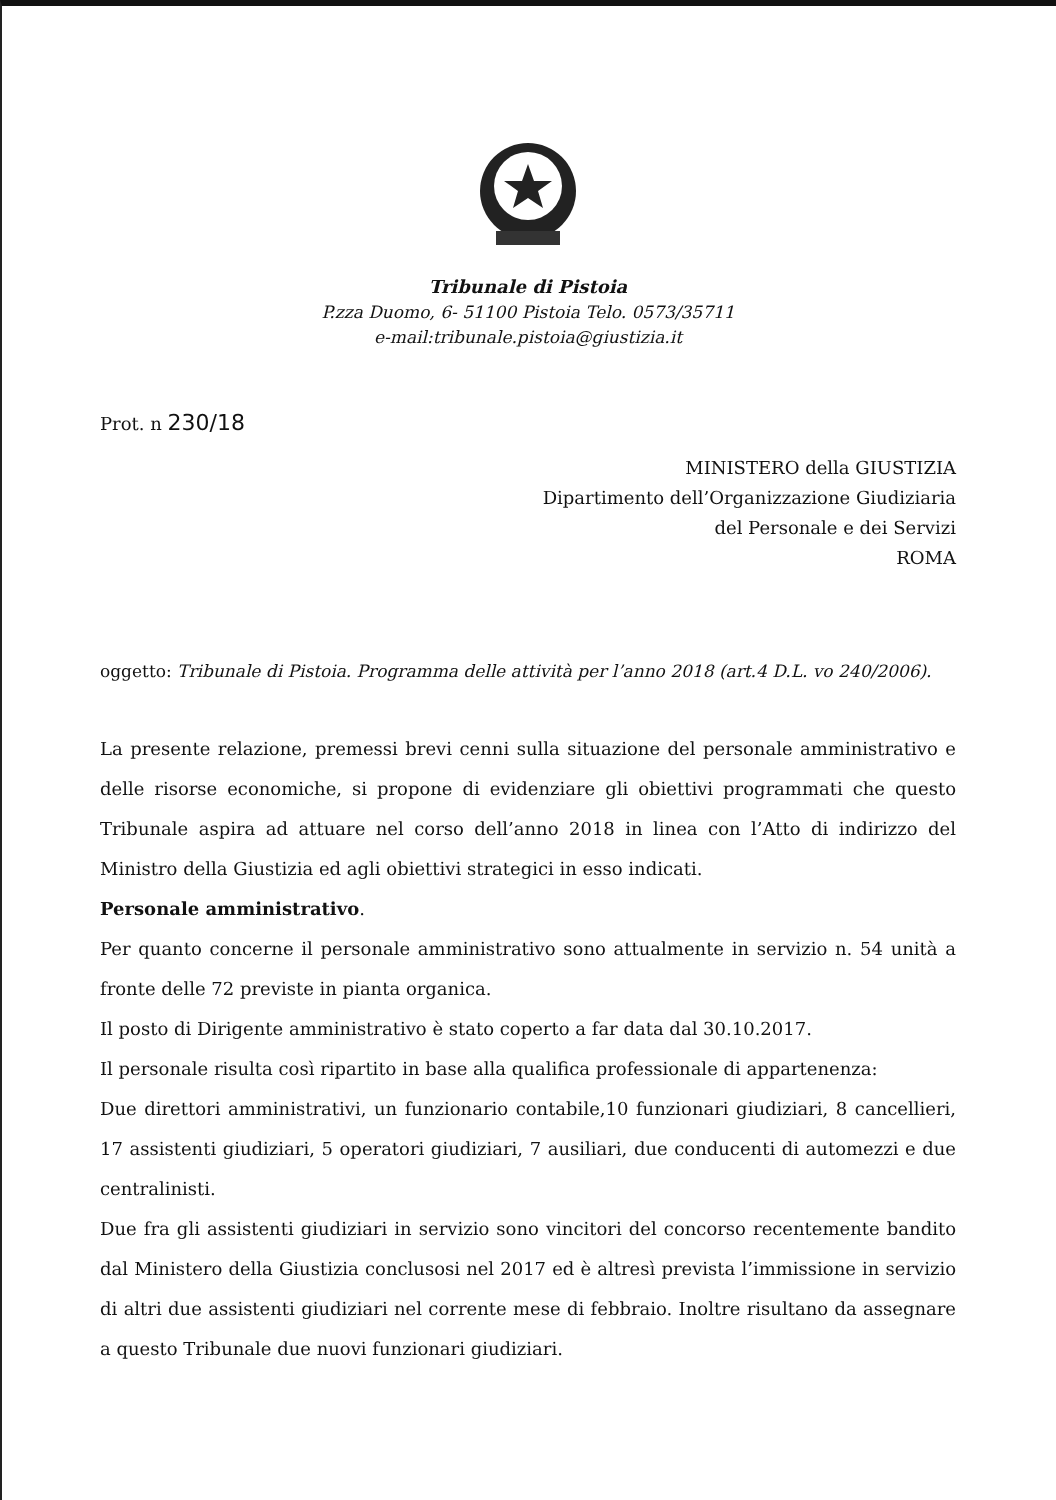Tribunale di Pistoia
P.zza Duomo, 6- 51100 Pistoia Telo. 0573/35711
e-mail:tribunale.pistoia@giustizia.it
Prot. n 230/18
MINISTERO della GIUSTIZIA
Dipartimento dell’Organizzazione Giudiziaria
del Personale e dei Servizi
ROMA
oggetto: Tribunale di Pistoia. Programma delle attività per l’anno 2018 (art.4 D.L. vo 240/2006).
La presente relazione, premessi brevi cenni sulla situazione del personale amministrativo e delle risorse economiche, si propone di evidenziare gli obiettivi programmati che questo Tribunale aspira ad attuare nel corso dell’anno 2018 in linea con l’Atto di indirizzo del Ministro della Giustizia ed agli obiettivi strategici in esso indicati.
Personale amministrativo.
Per quanto concerne il personale amministrativo sono attualmente in servizio n. 54 unità a fronte delle 72 previste in pianta organica.
Il posto di Dirigente amministrativo è stato coperto a far data dal 30.10.2017.
Il personale risulta così ripartito in base alla qualifica professionale di appartenenza:
Due direttori amministrativi, un funzionario contabile,10 funzionari giudiziari, 8 cancellieri, 17 assistenti giudiziari, 5 operatori giudiziari, 7 ausiliari, due conducenti di automezzi e due centralinisti.
Due fra gli assistenti giudiziari in servizio sono vincitori del concorso recentemente bandito dal Ministero della Giustizia conclusosi nel 2017 ed è altresì prevista l’immissione in servizio di altri due assistenti giudiziari nel corrente mese di febbraio. Inoltre risultano da assegnare a questo Tribunale due nuovi funzionari giudiziari.